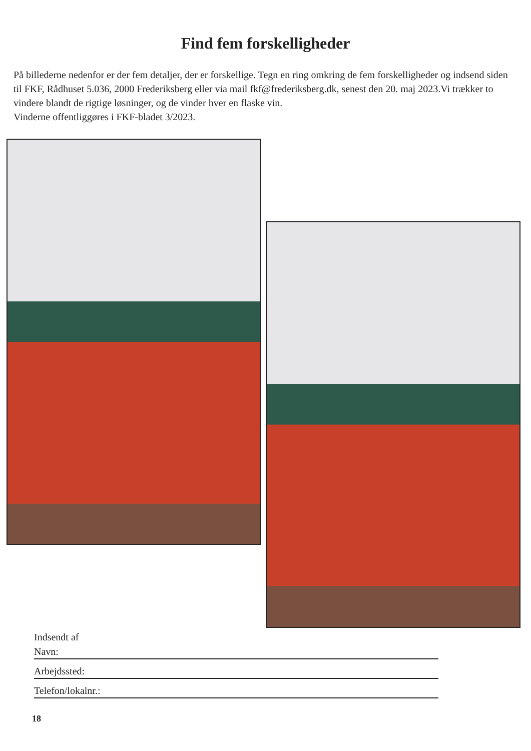Find fem forskelligheder
På billederne nedenfor er der fem detaljer, der er forskellige. Tegn en ring omkring de fem forskelligheder og indsend siden til FKF, Rådhuset 5.036, 2000 Frederiksberg eller via mail fkf@frederiksberg.dk, senest den 20. maj 2023.Vi trækker to vindere blandt de rigtige løsninger, og de vinder hver en flaske vin.
Vinderne offentliggøres i FKF-bladet 3/2023.
Indsendt af
Navn:
Arbejdssted:
Telefon/lokalnr.:
18